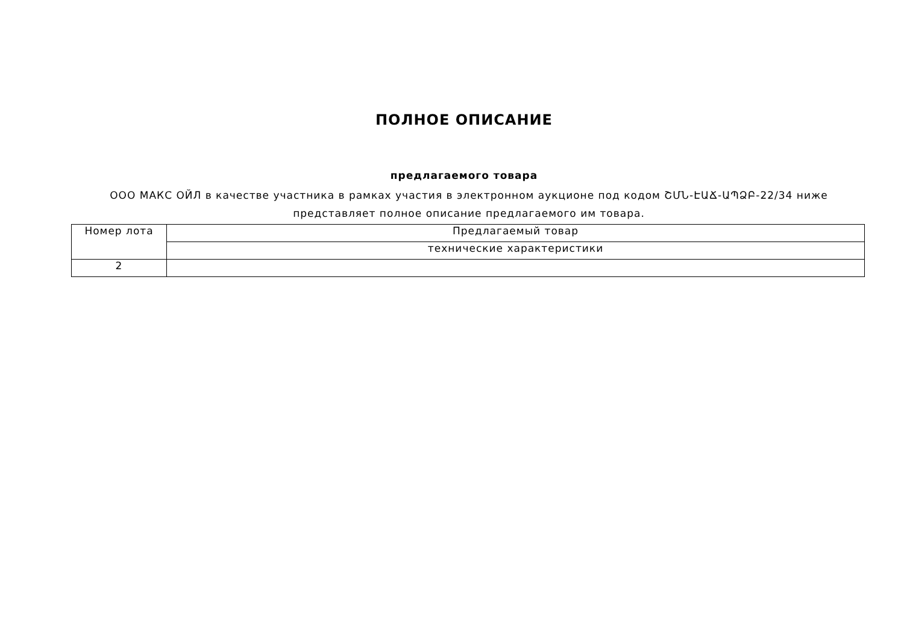ПОЛНОЕ ОПИСАНИЕ
предлагаемого товара
ООО МАКС ОЙЛ в качестве участника в рамках участия в электронном аукционе под кодом ՇՄՆ-ԷԱՃ-ԱՊՁԲ-22/34 ниже представляет полное описание предлагаемого им товара.
| Номер лота | Предлагаемый товар |
| | технические характеристики |
| 2 | |